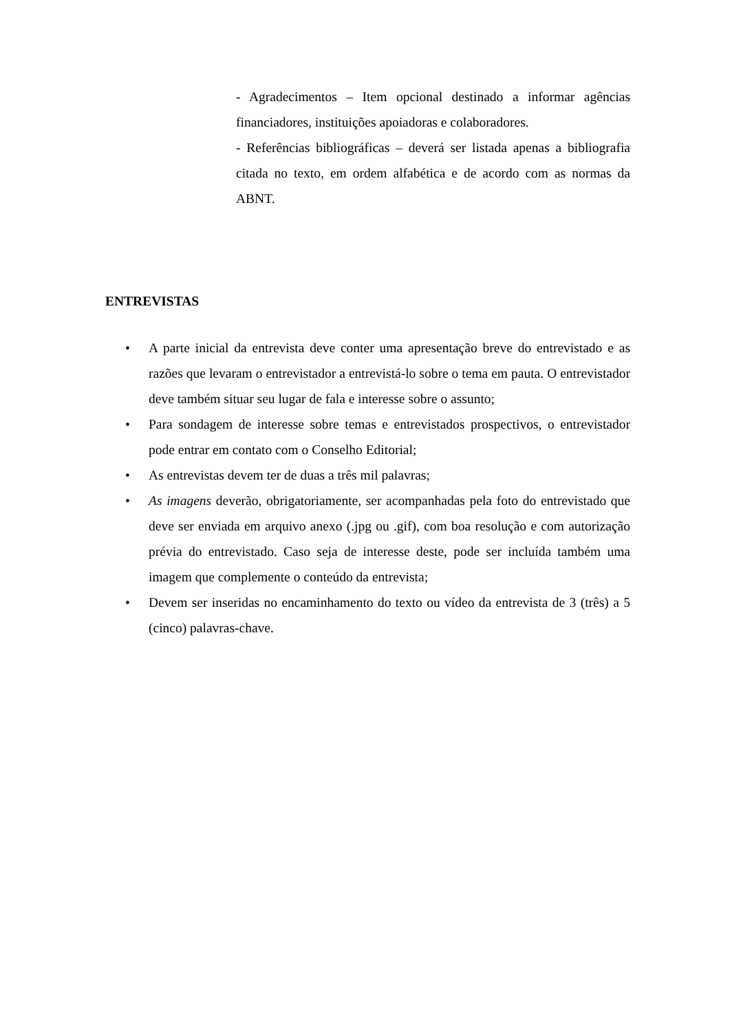- Agradecimentos – Item opcional destinado a informar agências financiadores, instituições apoiadoras e colaboradores.
- Referências bibliográficas – deverá ser listada apenas a bibliografia citada no texto, em ordem alfabética e de acordo com as normas da ABNT.
ENTREVISTAS
• A parte inicial da entrevista deve conter uma apresentação breve do entrevistado e as razões que levaram o entrevistador a entrevistá-lo sobre o tema em pauta. O entrevistador deve também situar seu lugar de fala e interesse sobre o assunto;
• Para sondagem de interesse sobre temas e entrevistados prospectivos, o entrevistador pode entrar em contato com o Conselho Editorial;
• As entrevistas devem ter de duas a três mil palavras;
• As imagens deverão, obrigatoriamente, ser acompanhadas pela foto do entrevistado que deve ser enviada em arquivo anexo (.jpg ou .gif), com boa resolução e com autorização prévia do entrevistado. Caso seja de interesse deste, pode ser incluída também uma imagem que complemente o conteúdo da entrevista;
• Devem ser inseridas no encaminhamento do texto ou vídeo da entrevista de 3 (três) a 5 (cinco) palavras-chave.